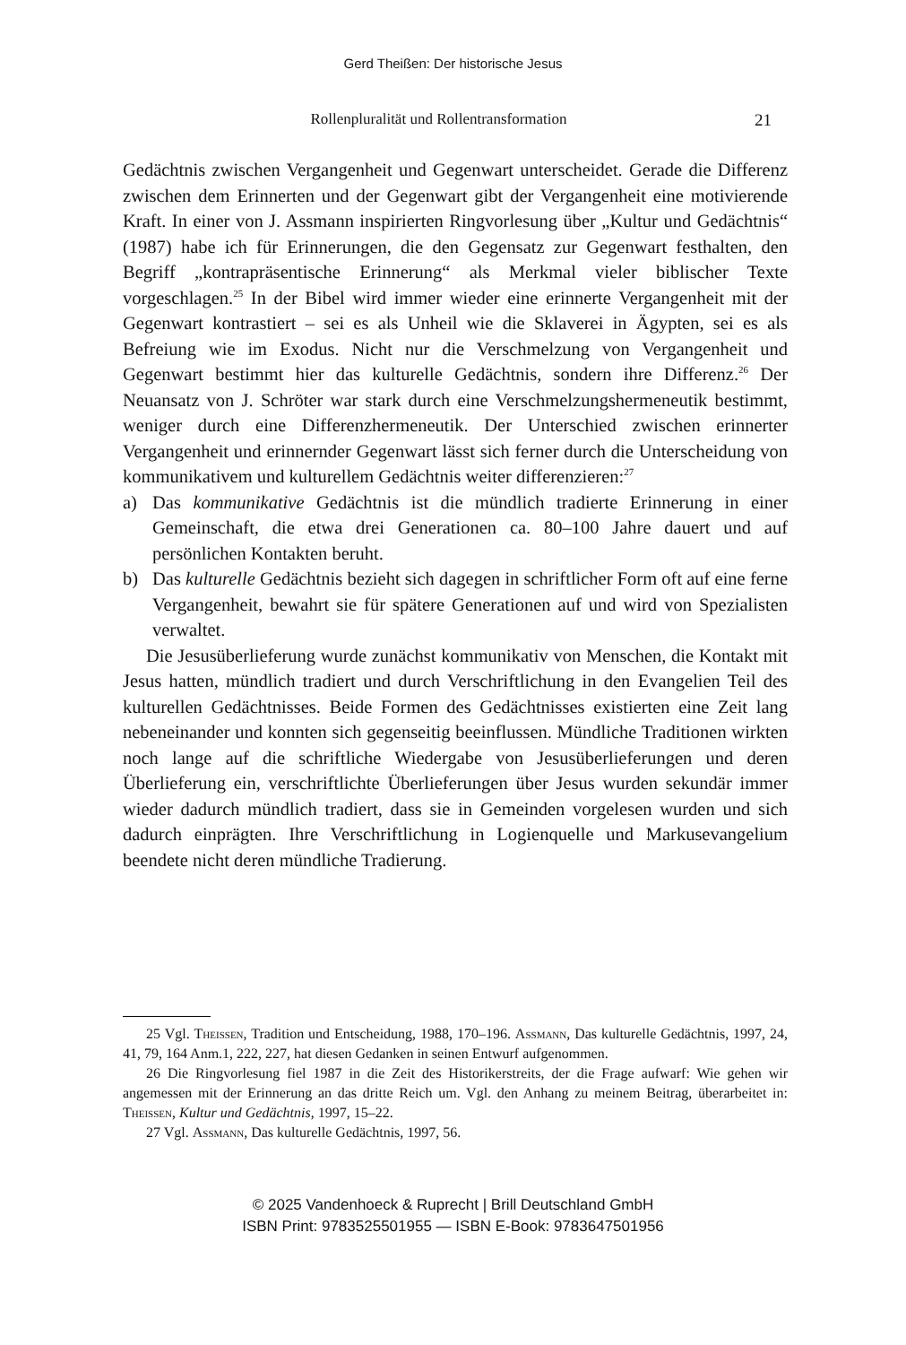Gerd Theißen: Der historische Jesus
Rollenpluralität und Rollentransformation 21
Gedächtnis zwischen Vergangenheit und Gegenwart unterscheidet. Gerade die Differenz zwischen dem Erinnerten und der Gegenwart gibt der Vergangenheit eine motivierende Kraft. In einer von J. Assmann inspirierten Ringvorlesung über „Kultur und Gedächtnis“ (1987) habe ich für Erinnerungen, die den Gegensatz zur Gegenwart festhalten, den Begriff „kontrapräsentische Erinnerung“ als Merkmal vieler biblischer Texte vorgeschlagen.<sup>25</sup> In der Bibel wird immer wieder eine erinnerte Vergangenheit mit der Gegenwart kontrastiert – sei es als Unheil wie die Sklaverei in Ägypten, sei es als Befreiung wie im Exodus. Nicht nur die Verschmelzung von Vergangenheit und Gegenwart bestimmt hier das kulturelle Gedächtnis, sondern ihre Differenz.<sup>26</sup> Der Neuansatz von J. Schröter war stark durch eine Verschmelzungshermeneutik bestimmt, weniger durch eine Differenzhermeneutik. Der Unterschied zwischen erinnerter Vergangenheit und erinnernder Gegenwart lässt sich ferner durch die Unterscheidung von kommunikativem und kulturellem Gedächtnis weiter differenzieren:<sup>27</sup>
a) Das kommunikative Gedächtnis ist die mündlich tradierte Erinnerung in einer Gemeinschaft, die etwa drei Generationen ca. 80–100 Jahre dauert und auf persönlichen Kontakten beruht.
b) Das kulturelle Gedächtnis bezieht sich dagegen in schriftlicher Form oft auf eine ferne Vergangenheit, bewahrt sie für spätere Generationen auf und wird von Spezialisten verwaltet.
Die Jesusüberlieferung wurde zunächst kommunikativ von Menschen, die Kontakt mit Jesus hatten, mündlich tradiert und durch Verschriftlichung in den Evangelien Teil des kulturellen Gedächtnisses. Beide Formen des Gedächtnisses existierten eine Zeit lang nebeneinander und konnten sich gegenseitig beeinflussen. Mündliche Traditionen wirkten noch lange auf die schriftliche Wiedergabe von Jesusüberlieferungen und deren Überlieferung ein, verschriftlichte Überlieferungen über Jesus wurden sekundär immer wieder dadurch mündlich tradiert, dass sie in Gemeinden vorgelesen wurden und sich dadurch einprägten. Ihre Verschriftlichung in Logienquelle und Markusevangelium beendete nicht deren mündliche Tradierung.
25 Vgl. Theissen, Tradition und Entscheidung, 1988, 170–196. Assmann, Das kulturelle Gedächtnis, 1997, 24, 41, 79, 164 Anm.1, 222, 227, hat diesen Gedanken in seinen Entwurf aufgenommen.
26 Die Ringvorlesung fiel 1987 in die Zeit des Historikerstreits, der die Frage aufwarf: Wie gehen wir angemessen mit der Erinnerung an das dritte Reich um. Vgl. den Anhang zu meinem Beitrag, überarbeitet in: Theissen, Kultur und Gedächtnis, 1997, 15–22.
27 Vgl. Assmann, Das kulturelle Gedächtnis, 1997, 56.
© 2025 Vandenhoeck & Ruprecht | Brill Deutschland GmbH
ISBN Print: 9783525501955 — ISBN E-Book: 9783647501956